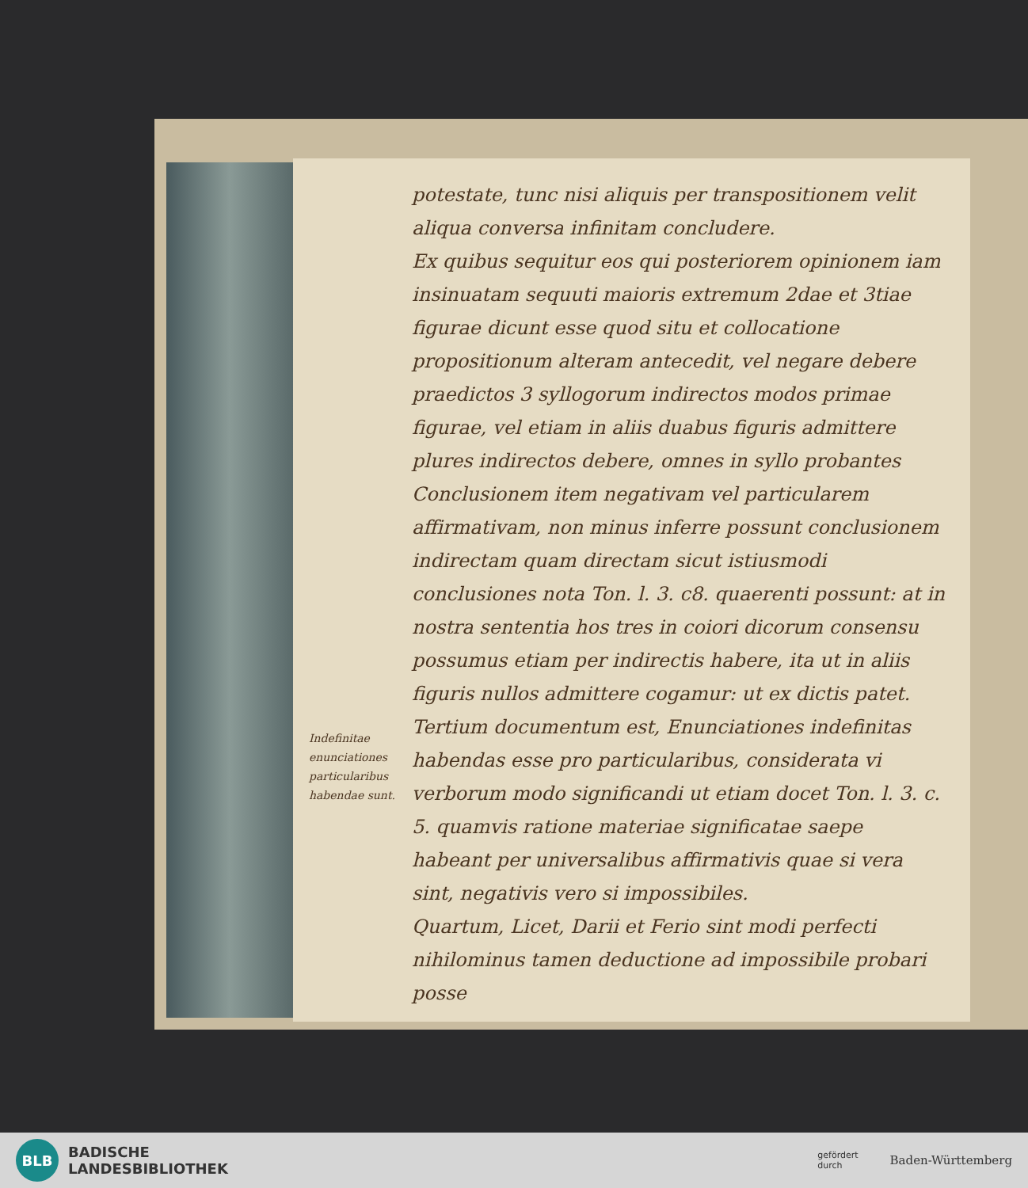Indefinitae enunciationes particularibus habendae sunt.
potestate, tunc nisi aliquis per transpositionem velit aliqua conversa infinitam concludere.
Ex quibus sequitur eos qui posteriorem opinionem iam insinuatam sequuti maioris extremum 2dae et 3tiae figurae dicunt esse quod situ et collocatione propositionum alteram antecedit, vel negare debere praedictos 3 syllogorum indirectos modos primae figurae, vel etiam in aliis duabus figuris admittere plures indirectos debere, omnes in syllo probantes Conclusionem item negativam vel particularem affirmativam, non minus inferre possunt conclusionem indirectam quam directam sicut istiusmodi conclusiones nota Ton. l. 3. c8. quaerenti possunt: at in nostra sententia hos tres in coiori dicorum consensu possumus etiam per indirectis habere, ita ut in aliis figuris nullos admittere cogamur: ut ex dictis patet.
Tertium documentum est, Enunciationes indefinitas habendas esse pro particularibus, considerata vi verborum modo significandi ut etiam docet Ton. l. 3. c. 5. quamvis ratione materiae significatae saepe habeant per universalibus affirmativis quae si vera sint, negativis vero si impossibiles.
Quartum, Licet, Darii et Ferio sint modi perfecti nihilominus tamen deductione ad impossibile probari posse
BLB
BADISCHE
LANDESBIBLIOTHEK
gefördert
durch
Baden-Württemberg